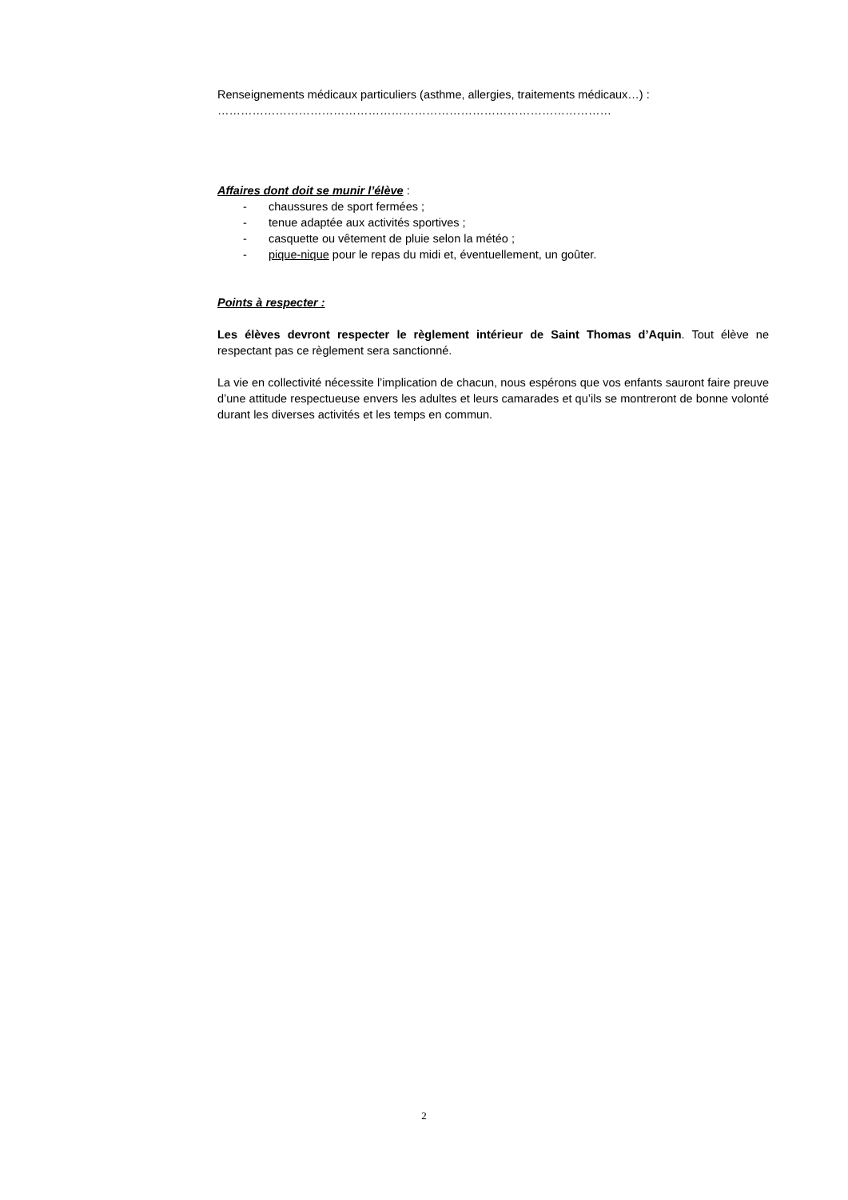Renseignements médicaux particuliers (asthme, allergies, traitements médicaux…) :
…………………………………………………………………………………………
Affaires dont doit se munir l’élève :
- chaussures de sport fermées ;
- tenue adaptée aux activités sportives ;
- casquette ou vêtement de pluie selon la météo ;
- pique-nique pour le repas du midi et, éventuellement, un goûter.
Points à respecter :
Les élèves devront respecter le règlement intérieur de Saint Thomas d’Aquin. Tout élève ne respectant pas ce règlement sera sanctionné.
La vie en collectivité nécessite l’implication de chacun, nous espérons que vos enfants sauront faire preuve d’une attitude respectueuse envers les adultes et leurs camarades et qu’ils se montreront de bonne volonté durant les diverses activités et les temps en commun.
2